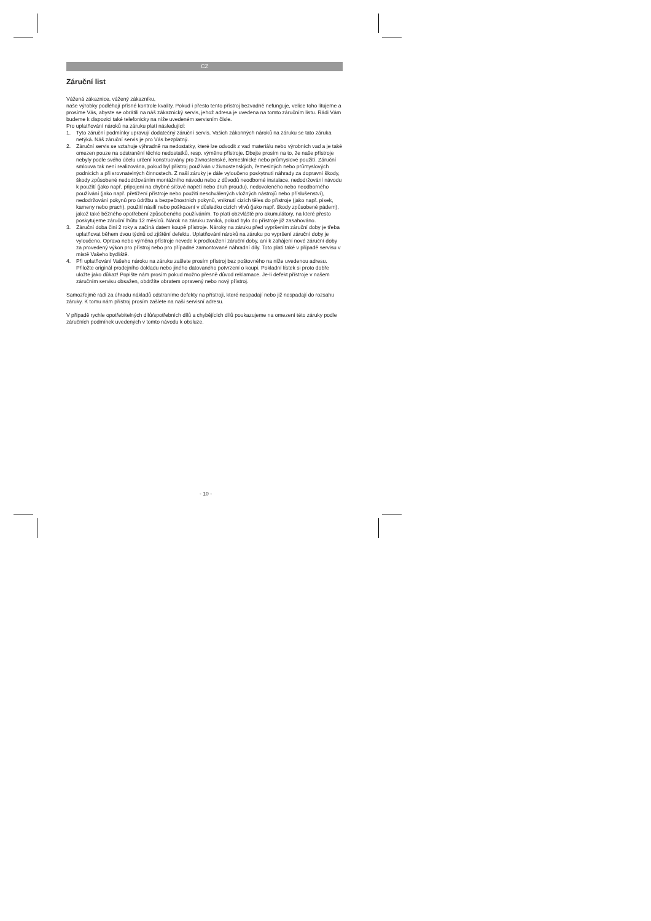CZ
Záruční list
Vážená zákaznice, vážený zákazníku,
naše výrobky podléhají přísné kontrole kvality. Pokud i přesto tento přístroj bezvadně nefunguje, velice toho litujeme a prosíme Vás, abyste se obrátili na náš zákaznický servis, jehož adresa je uvedena na tomto záručním listu. Rádi Vám budeme k dispozici také telefonicky na níže uvedeném servisním čísle.
Pro uplatňování nároků na záruku platí následující:
1. Tyto záruční podmínky upravují dodatečný záruční servis. Vašich zákonných nároků na záruku se tato záruka netýká. Náš záruční servis je pro Vás bezplatný.
2. Záruční servis se vztahuje výhradně na nedostatky, které lze odvodit z vad materiálu nebo výrobních vad a je také omezen pouze na odstranění těchto nedostatků, resp. výměnu přístroje. Dbejte prosím na to, že naše přístroje nebyly podle svého účelu určení konstruovány pro živnostenské, řemeslnické nebo průmyslové použití. Záruční smlouva tak není realizována, pokud byl přístroj používán v živnostenských, řemeslných nebo průmyslových podnicích a při srovnatelných činnostech. Z naší záruky je dále vyloučeno poskytnutí náhrady za dopravní škody, škody způsobené nedodržováním montážního návodu nebo z důvodů neodborné instalace, nedodržování návodu k použití (jako např. připojení na chybné síťové napětí nebo druh proudu), nedovoleného nebo neodborného používání (jako např. přetížení přístroje nebo použití neschválených vložných nástrojů nebo příslušenství), nedodržování pokynů pro údržbu a bezpečnostních pokynů, vniknutí cizích těles do přístroje (jako např. písek, kameny nebo prach), použití násilí nebo poškození v důsledku cizích vlivů (jako např. škody způsobené pádem), jakož také běžného opotřebení způsobeného používáním. To platí obzvláště pro akumulátory, na které přesto poskytujeme záruční lhůtu 12 měsíců. Nárok na záruku zaniká, pokud bylo do přístroje již zasahováno.
3. Záruční doba činí 2 roky a začíná datem koupě přístroje. Nároky na záruku před vypršením záruční doby je třeba uplatňovat během dvou týdnů od zjištění defektu. Uplatňování nároků na záruku po vypršení záruční doby je vyloučeno. Oprava nebo výměna přístroje nevede k prodloužení záruční doby, ani k zahájení nové záruční doby za provedený výkon pro přístroj nebo pro případné zamontované náhradní díly. Toto platí také v případě servisu v místě Vašeho bydliště.
4. Při uplatňování Vašeho nároku na záruku zašlete prosím přístroj bez poštovného na níže uvedenou adresu. Přiložte originál prodejního dokladu nebo jiného datovaného potvrzení o koupi. Pokladní lístek si proto dobře uložte jako důkaz! Popište nám prosím pokud možno přesně důvod reklamace. Je-li defekt přístroje v našem záručním servisu obsažen, obdržíte obratem opravený nebo nový přístroj.
Samozřejmě rádi za úhradu nákladů odstraníme defekty na přístroji, které nespadají nebo již nespadají do rozsahu záruky. K tomu nám přístroj prosím zašlete na naši servisní adresu.
V případě rychle opotřebitelných dílů/spotřebních dílů a chybějících dílů poukazujeme na omezení této záruky podle záručních podmínek uvedených v tomto návodu k obsluze.
- 10 -